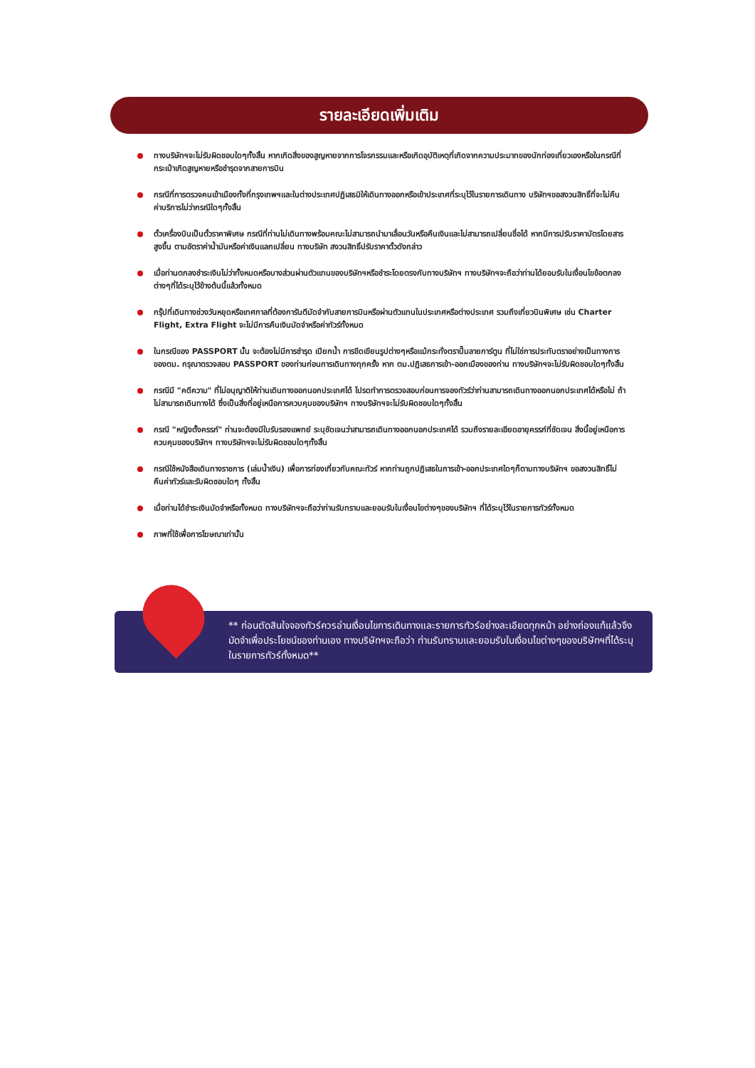รายละเอียดเพิ่มเติม
ทางบริษัทฯจะไม่รับผิดชอบใดๆทั้งสิ้น หากเกิดสิ่งของสูญหายจากการโจรกรรมและหรือเกิดอุบัติเหตุที่เกิดจากความประมาทของนักท่องเที่ยวเองหรือในกรณีที่กระเป๋าเกิดสูญหายหรือชำรุดจากสายการบิน
กรณีที่การตรวจคนเข้าเมืองทั้งที่กรุงเทพฯและในต่างประเทศปฏิเสธมิให้เดินทางออกหรือเข้าประเทศที่ระบุไว้ในรายการเดินทาง บริษัทฯขอสงวนสิทธิ์ที่จะไม่คืนค่าบริการไม่ว่ากรณีใดๆทั้งสิ้น
ตั๋วเครื่องบินเป็นตั๋วราคาพิเศษ กรณีที่ท่านไม่เดินทางพร้อมคณะไม่สามารถนำมาเลื่อนวันหรือคืนเงินและไม่สามารถเปลี่ยนชื่อได้ หากมีการปรับราคาบัตรโดยสารสูงขึ้น ตามอัตราค่าน้ำมันหรือค่าเงินแลกเปลี่ยน ทางบริษัท สงวนสิทธิ์ปรับราคาตั๋วดังกล่าว
เมื่อท่านตกลงชำระเงินไม่ว่าทั้งหมดหรือบางส่วนผ่านตัวแทนของบริษัทฯหรือชำระโดยตรงกับทางบริษัทฯ ทางบริษัทฯจะถือว่าท่านได้ยอมรับในเงื่อนไขข้อตกลงต่างๆที่ได้ระบุไว้ข้างต้นนี้แล้วทั้งหมด
กรุ๊ปที่เดินทางช่วงวันหยุดหรือเทศกาลที่ต้องการันตีมัดจำกับสายการบินหรือผ่านตัวแทนในประเทศหรือต่างประเทศ รวมถึงเที่ยวบินพิเศษ เช่น Charter Flight, Extra Flight จะไม่มีการคืนเงินมัดจำหรือค่าทัวร์ทั้งหมด
ในกรณีของ PASSPORT นั้น จะต้องไม่มีการชำรุด เปียกน้ำ การขีดเขียนรูปต่างๆหรือแม้กระทั่งตราปั๊มลายการ์ตูน ที่ไม่ใช่การประทับตราอย่างเป็นทางการของตม. กรุณาตรวจสอบ PASSPORT ของท่านก่อนการเดินทางทุกครั้ง หาก ตม.ปฏิเสธการเข้า-ออกเมืองของท่าน ทางบริษัทฯจะไม่รับผิดชอบใดๆทั้งสิ้น
กรณีมี "คดีความ" ที่ไม่อนุญาติให้ท่านเดินทางออกนอกประเทศได้ โปรดทำการตรวจสอบก่อนการจองทัวร์ว่าท่านสามารถเดินทางออกนอกประเทศได้หรือไม่ ถ้าไม่สามารถเดินทางได้ ซึ่งเป็นสิ่งที่อยู่เหนือการควบคุมของบริษัทฯ ทางบริษัทฯจะไม่รับผิดชอบใดๆทั้งสิ้น
กรณี "หญิงตั้งครรภ์" ท่านจะต้องมีใบรับรองแพทย์ ระบุชัดเจนว่าสามารถเดินทางออกนอกประเทศได้ รวมถึงรายละเอียดอายุครรภ์ที่ชัดเจน สิ่งนี้อยู่เหนือการควบคุมของบริษัทฯ ทางบริษัทฯจะไม่รับผิดชอบใดๆทั้งสิ้น
กรณีใช้หนังสือเดินทางราชการ (เล่มน้ำเงิน) เพื่อการท่องเที่ยวกับคณะทัวร์ หากท่านถูกปฏิเสธในการเข้า-ออกประเทศใดๆก็ตามทางบริษัทฯ ขอสงวนสิทธิ์ไม่คืนค่าทัวร์และรับผิดชอบใดๆ ทั้งสิ้น
เมื่อท่านได้ชำระเงินมัดจำหรือทั้งหมด ทางบริษัทฯจะถือว่าท่านรับทราบและยอมรับในเงื่อนไขต่างๆของบริษัทฯ ที่ได้ระบุไว้ในรายการทัวร์ทั้งหมด
ภาพที่ใช้เพื่อการโฆษณาเท่านั้น
** ก่อนตัดสินใจจองทัวร์ควรอ่านเงื่อนไขการเดินทางและรายการทัวร์อย่างละเอียดทุกหน้า อย่างถ่องแท้แล้วจึงมัดจำเพื่อประโยชน์ของท่านเอง ทางบริษัทฯจะถือว่า ท่านรับทราบและยอมรับในเงื่อนไขต่างๆของบริษัทฯที่ได้ระบุในรายการทัวร์ทั้งหมด**